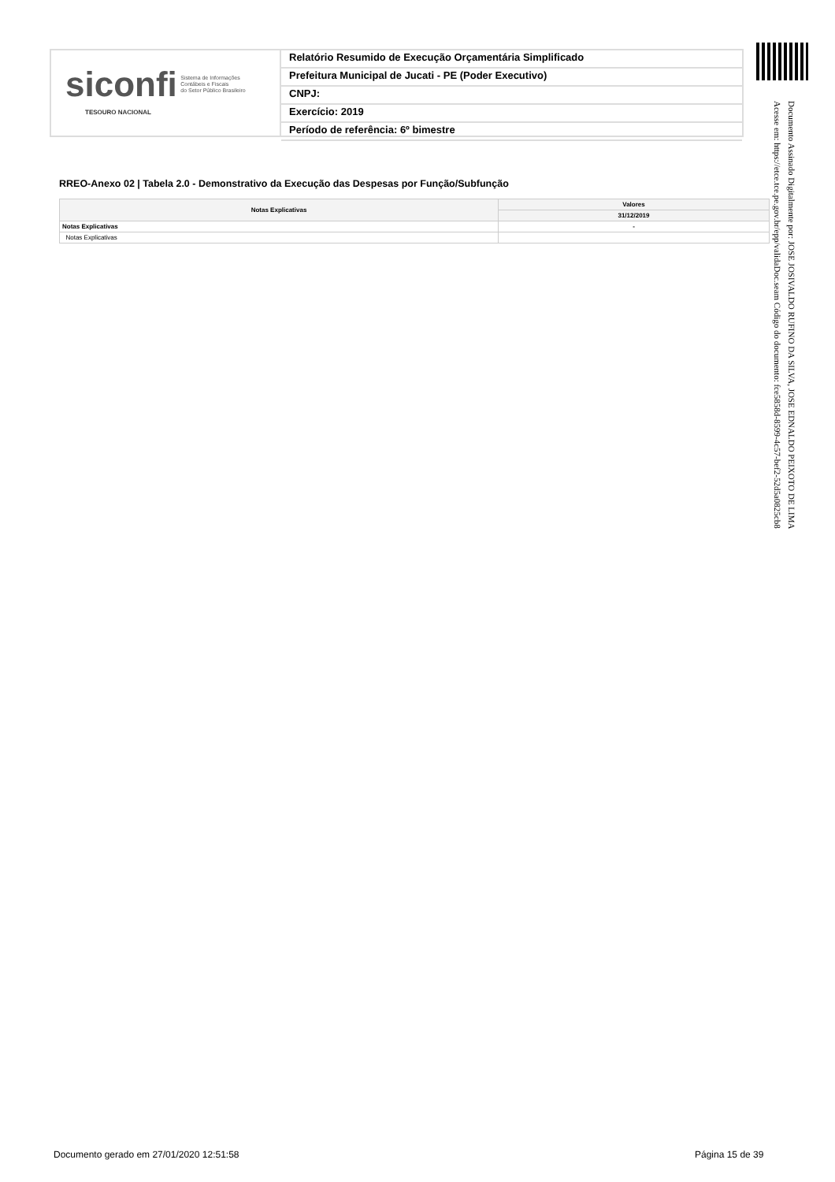siconfi Sistema de Informações
Contábeis e Fiscais
do Setor Público Brasileiro
TESOURO NACIONAL
Relatório Resumido de Execução Orçamentária Simplificado
Prefeitura Municipal de Jucati - PE (Poder Executivo)
CNPJ:
Exercício: 2019
Período de referência: 6º bimestre
Documento Assinado Digitalmente por: JOSE JOSIVALDO RUFINO DA SILVA, JOSE EDNALDO PEIXOTO DE LIMA
Acesse em: https://etce.tce.pe.gov.br/epp/validaDoc.seam Código do documento: fce5858d-8599-4c57-bef2-52d5a0825cb8
RREO-Anexo 02 | Tabela 2.0 - Demonstrativo da Execução das Despesas por Função/Subfunção
| Notas Explicativas | Valores |
| --- | --- |
| | 31/12/2019 |
| Notas Explicativas | - |
| Notas Explicativas | |
Documento gerado em 27/01/2020 12:51:58
Página 15 de 39